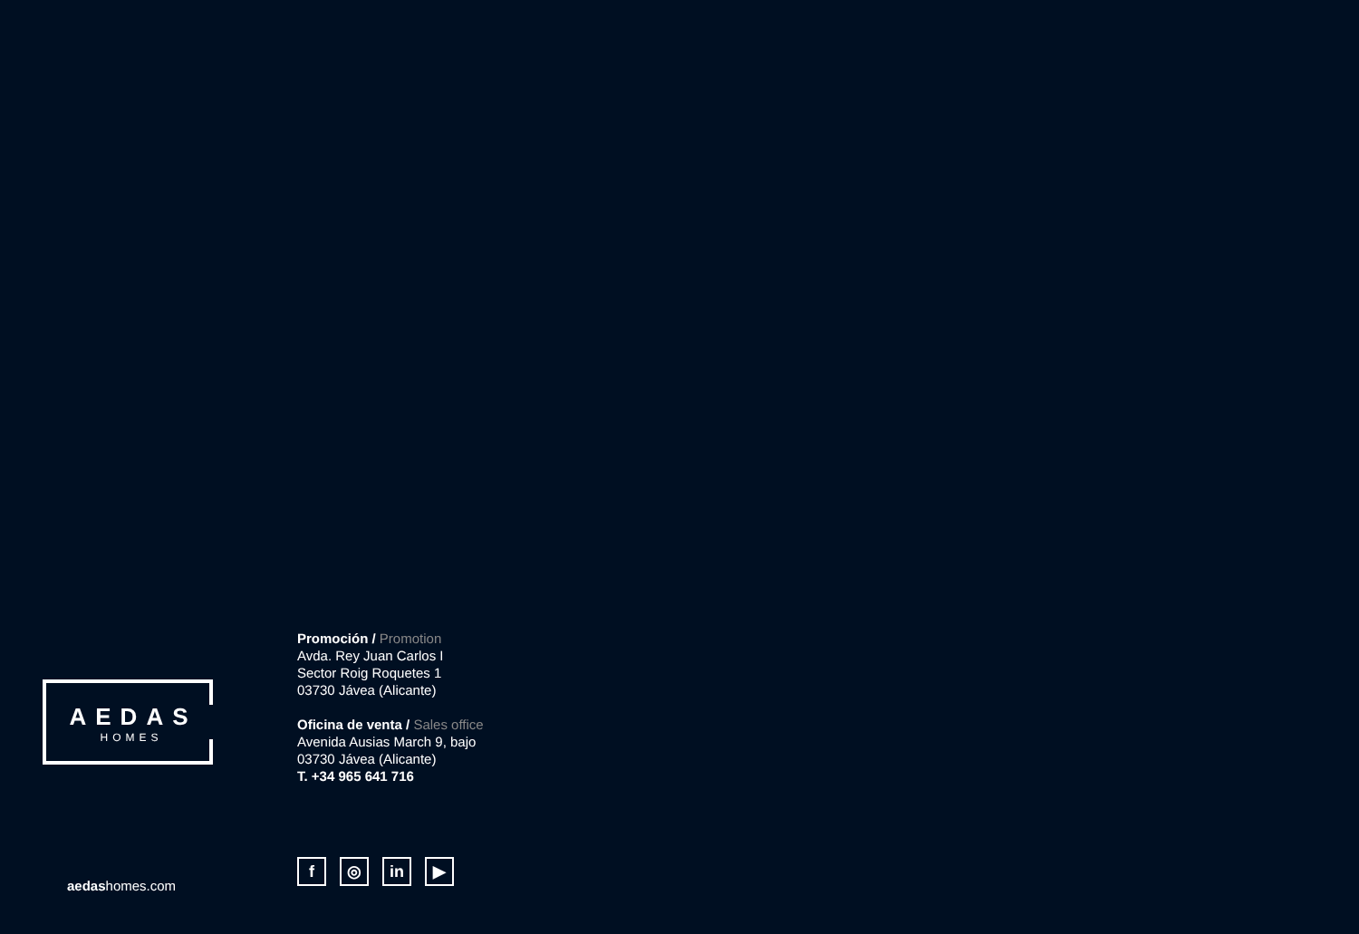AEDAS
HOMES
aedashomes.com
Promoción / Promotion
Avda. Rey Juan Carlos I
Sector Roig Roquetes 1
03730 Jávea (Alicante)
Oficina de venta / Sales office
Avenida Ausias March 9, bajo
03730 Jávea (Alicante)
T. +34 965 641 716
f ◎ in ▶